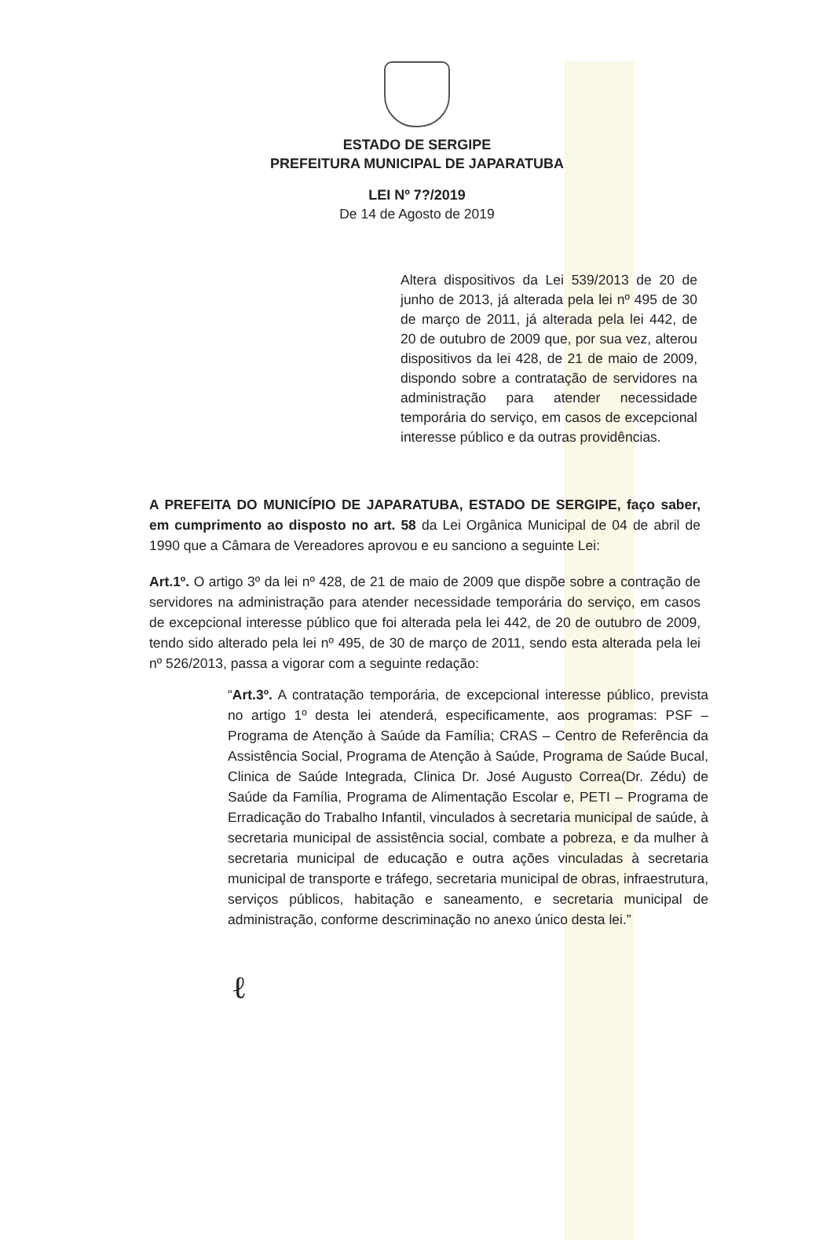ESTADO DE SERGIPE
PREFEITURA MUNICIPAL DE JAPARATUBA
LEI Nº 7?/2019
De 14 de Agosto de 2019
Altera dispositivos da Lei 539/2013 de 20 de junho de 2013, já alterada pela lei nº 495 de 30 de março de 2011, já alterada pela lei 442, de 20 de outubro de 2009 que, por sua vez, alterou dispositivos da lei 428, de 21 de maio de 2009, dispondo sobre a contratação de servidores na administração para atender necessidade temporária do serviço, em casos de excepcional interesse público e da outras providências.
A PREFEITA DO MUNICÍPIO DE JAPARATUBA, ESTADO DE SERGIPE, faço saber, em cumprimento ao disposto no art. 58 da Lei Orgânica Municipal de 04 de abril de 1990 que a Câmara de Vereadores aprovou e eu sanciono a seguinte Lei:
Art.1º. O artigo 3º da lei nº 428, de 21 de maio de 2009 que dispõe sobre a contração de servidores na administração para atender necessidade temporária do serviço, em casos de excepcional interesse público que foi alterada pela lei 442, de 20 de outubro de 2009, tendo sido alterado pela lei nº 495, de 30 de março de 2011, sendo esta alterada pela lei nº 526/2013, passa a vigorar com a seguinte redação:
“Art.3º. A contratação temporária, de excepcional interesse público, prevista no artigo 1º desta lei atenderá, especificamente, aos programas: PSF – Programa de Atenção à Saúde da Família; CRAS – Centro de Referência da Assistência Social, Programa de Atenção à Saúde, Programa de Saúde Bucal, Clinica de Saúde Integrada, Clinica Dr. José Augusto Correa(Dr. Zédu) de Saúde da Família, Programa de Alimentação Escolar e, PETI – Programa de Erradicação do Trabalho Infantil, vinculados à secretaria municipal de saúde, à secretaria municipal de assistência social, combate a pobreza, e da mulher à secretaria municipal de educação e outra ações vinculadas à secretaria municipal de transporte e tráfego, secretaria municipal de obras, infraestrutura, serviços públicos, habitação e saneamento, e secretaria municipal de administração, conforme descriminação no anexo único desta lei.”
ℓ